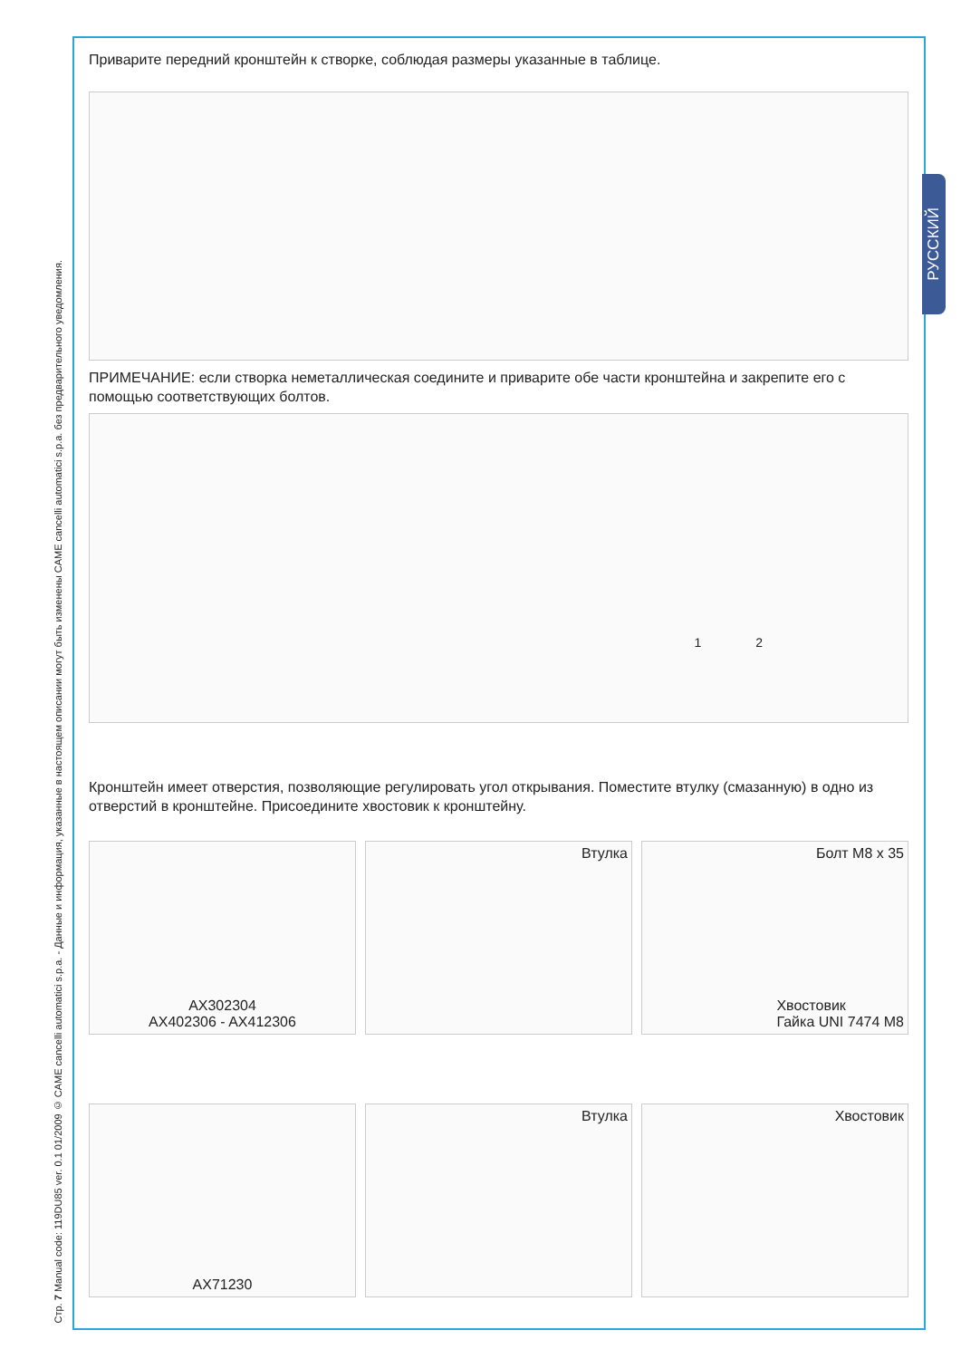Стр. 7 Manual code: 119DU85 ver. 0.1 01/2009 © CAME cancelli automatici s.p.a. - Данные и информация, указанные в настоящем описании могут быть изменены CAME cancelli automatici s.p.a. без предварительного уведомления.
РУССКИЙ
Приварите передний кронштейн к створке, соблюдая размеры указанные в таблице.
ПРИМЕЧАНИЕ: если створка неметаллическая соедините и приварите обе части кронштейна и закрепите его с помощью соответствующих болтов.
1 2
Кронштейн имеет отверстия, позволяющие регулировать угол открывания. Поместите втулку (смазанную) в одно из отверстий в кронштейне. Присоедините хвостовик к кронштейну.
AX302304
AX402306 - AX412306
Втулка Болт M8 x 35
Хвостовик
Гайка UNI 7474 M8
AX71230 Втулка Хвостовик